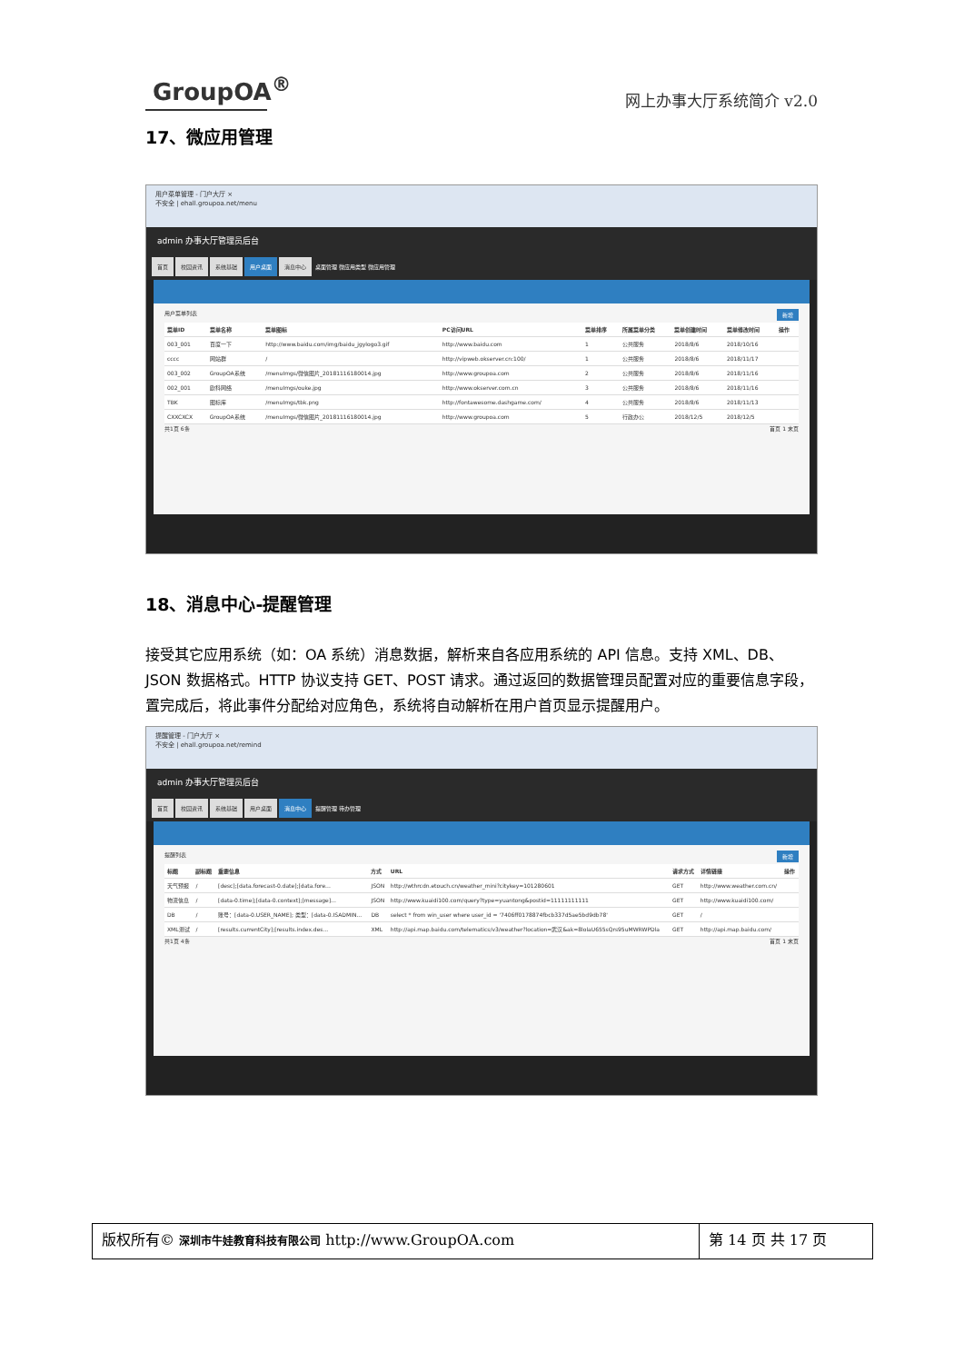GroupOA<sup>®</sup>
网上办事大厅系统简介 v2.0
17、微应用管理
用户菜单管理 - 门户大厅 ×
不安全 | ehall.groupoa.net/menu
admin 办事大厅管理员后台
首页 校园资讯 系统基础 用户桌面 消息中心 桌面管理 微应用类型 微应用管理
用户菜单列表 新增
| 菜单ID | 菜单名称 | 菜单图标 | PC访问URL | 菜单排序 | 所属菜单分类 | 菜单创建时间 | 菜单修改时间 | 操作 |
| --- | --- | --- | --- | --- | --- | --- | --- | --- |
| 003_001 | 百度一下 | http://www.baidu.com/img/baidu_jgylogo3.gif | http://www.baidu.com | 1 | 公共服务 | 2018/8/6 | 2018/10/16 | |
| cccc | 网站群 | / | http://vipweb.okserver.cn:100/ | 1 | 公共服务 | 2018/8/6 | 2018/11/17 | |
| 003_002 | GroupOA系统 | /menuImgs/微信图片_20181116180014.jpg | http://www.groupoa.com | 2 | 公共服务 | 2018/8/6 | 2018/11/16 | |
| 002_001 | 欧科网络 | /menuImgs/ouke.jpg | http://www.okserver.com.cn | 3 | 公共服务 | 2018/8/6 | 2018/11/16 | |
| TBK | 图标库 | /menuImgs/tbk.png | http://fontawesome.dashgame.com/ | 4 | 公共服务 | 2018/8/6 | 2018/11/13 | |
| CXXCXCX | GroupOA系统 | /menuImgs/微信图片_20181116180014.jpg | http://www.groupoa.com | 5 | 行政办公 | 2018/12/5 | 2018/12/5 | |
共1页 6条 首页 1 末页
18、消息中心-提醒管理
接受其它应用系统（如：OA 系统）消息数据，解析来自各应用系统的 API 信息。支持 XML、DB、JSON 数据格式。HTTP 协议支持 GET、POST 请求。通过返回的数据管理员配置对应的重要信息字段，置完成后，将此事件分配给对应角色，系统将自动解析在用户首页显示提醒用户。
提醒管理 - 门户大厅 ×
不安全 | ehall.groupoa.net/remind
admin 办事大厅管理员后台
首页 校园资讯 系统基础 用户桌面 消息中心 提醒管理 待办管理
提醒列表 新增
| 标题 | 副标题 | 重要信息 | 方式 | URL | 请求方式 | 详情链接 | 操作 |
| --- | --- | --- | --- | --- | --- | --- | --- |
| 天气预报 | / | [desc];[data.forecast-0.date];[data.fore... | JSON | http://wthrcdn.etouch.cn/weather_mini?citykey=101280601 | GET | http://www.weather.com.cn/ | |
| 物流信息 | / | [data-0.time];[data-0.context];[message]... | JSON | http://www.kuaidi100.com/query?type=yuantong&postid=11111111111 | GET | http://www.kuaidi100.com/ | |
| DB | / | 账号：[data-0.USER_NAME]; 类型：[data-0.ISADMIN... | DB | select * from win_user where user_id = '7406ff0178874fbcb337d5ae5bd9db78' | GET | / | |
| XML测试 | / | [results.currentCity];[results.index.des... | XML | http://api.map.baidu.com/telematics/v3/weather?location=武汉&ak=8lolaU655sQrs95uMWRWPDla | GET | http://api.map.baidu.com/ | |
共1页 4条 首页 1 末页
版权所有© 深圳市牛娃教育科技有限公司 http://www.GroupOA.com
第 14 页 共 17 页